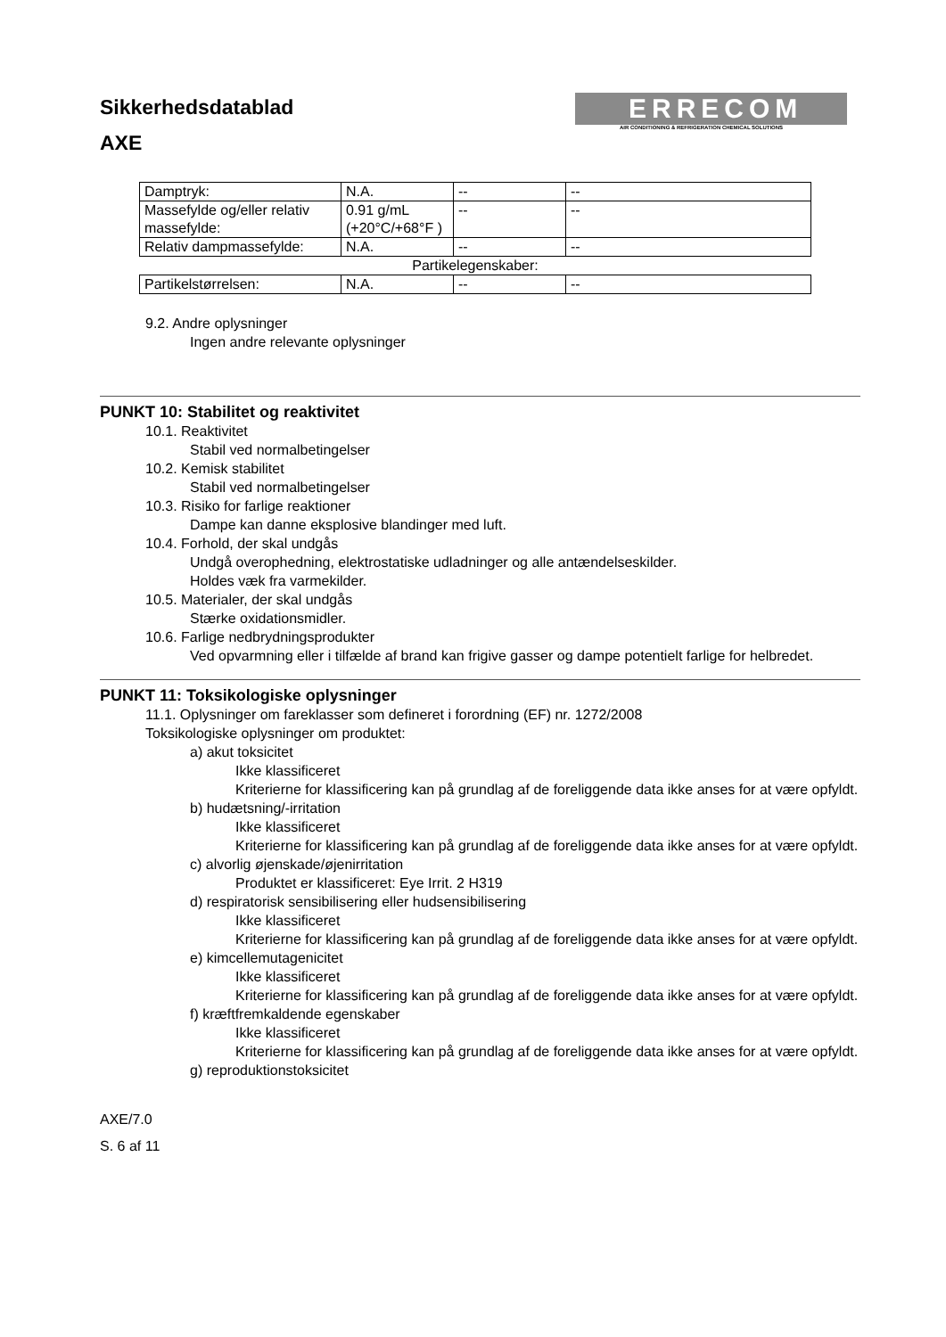Sikkerhedsdatablad
AXE
ERRECOM
AIR CONDITIONING & REFRIGERATION CHEMICAL SOLUTIONS
| Damptryk: | N.A. | -- | -- |
| Massefylde og/eller relativ massefylde: | 0.91 g/mL (+20°C/+68°F ) | -- | -- |
| Relativ dampmassefylde: | N.A. | -- | -- |
| Partikelegenskaber: | | | |
| Partikelstørrelsen: | N.A. | -- | -- |
9.2. Andre oplysninger
Ingen andre relevante oplysninger
PUNKT 10: Stabilitet og reaktivitet
10.1. Reaktivitet
Stabil ved normalbetingelser
10.2. Kemisk stabilitet
Stabil ved normalbetingelser
10.3. Risiko for farlige reaktioner
Dampe kan danne eksplosive blandinger med luft.
10.4. Forhold, der skal undgås
Undgå overophedning, elektrostatiske udladninger og alle antændelseskilder.
Holdes væk fra varmekilder.
10.5. Materialer, der skal undgås
Stærke oxidationsmidler.
10.6. Farlige nedbrydningsprodukter
Ved opvarmning eller i tilfælde af brand kan frigive gasser og dampe potentielt farlige for helbredet.
PUNKT 11: Toksikologiske oplysninger
11.1. Oplysninger om fareklasser som defineret i forordning (EF) nr. 1272/2008
Toksikologiske oplysninger om produktet:
a) akut toksicitet
Ikke klassificeret
Kriterierne for klassificering kan på grundlag af de foreliggende data ikke anses for at være opfyldt.
b) hudætsning/-irritation
Ikke klassificeret
Kriterierne for klassificering kan på grundlag af de foreliggende data ikke anses for at være opfyldt.
c) alvorlig øjenskade/øjenirritation
Produktet er klassificeret: Eye Irrit. 2 H319
d) respiratorisk sensibilisering eller hudsensibilisering
Ikke klassificeret
Kriterierne for klassificering kan på grundlag af de foreliggende data ikke anses for at være opfyldt.
e) kimcellemutagenicitet
Ikke klassificeret
Kriterierne for klassificering kan på grundlag af de foreliggende data ikke anses for at være opfyldt.
f) kræftfremkaldende egenskaber
Ikke klassificeret
Kriterierne for klassificering kan på grundlag af de foreliggende data ikke anses for at være opfyldt.
g) reproduktionstoksicitet
AXE/7.0
S. 6 af 11